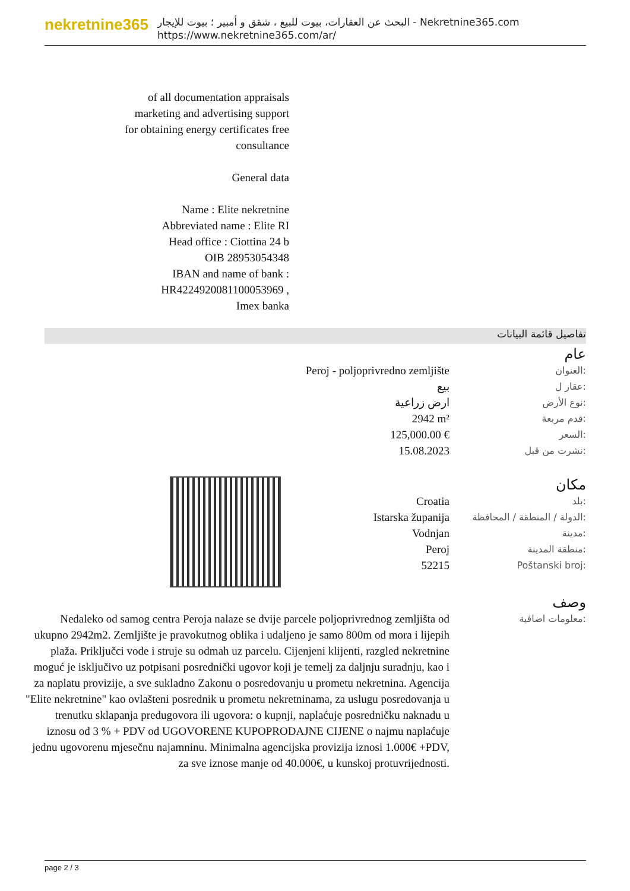nekretnine365
البحث عن العقارات، بيوت للبيع ، شقق و أمبير ؛ بيوت للإيجار - Nekretnine365.com
https://www.nekretnine365.com/ar/
of all documentation appraisals marketing and advertising support for obtaining energy certificates free consultance
General data
Name : Elite nekretnine
Abbreviated name : Elite RI
Head office : Ciottina 24 b
OIB 28953054348
IBAN and name of bank : HR4224920081100053969 ,
Imex banka
تفاصيل قائمة البيانات
عام
| Peroj - poljoprivredno zemljište | العنوان: |
| بيع | عقار ل: |
| ارض زراعية | نوع الأرض: |
| 2942 m² | قدم مربعة: |
| 125,000.00 € | السعر: |
| 15.08.2023 | نشرت من قبل: |
مكان
| Croatia | بلد: |
| Istarska županija | الدولة / المنطقة / المحافظة: |
| Vodnjan | مدينة: |
| Peroj | منطقة المدينة: |
| 52215 | Poštanski broj: |
وصف
| Nedaleko od samog centra Peroja nalaze se dvije parcele poljoprivrednog zemljišta od ukupno 2942m2. Zemljište je pravokutnog oblika i udaljeno je samo 800m od mora i lijepih plaža. Priključci vode i struje su odmah uz parcelu. Cijenjeni klijenti, razgled nekretnine moguć je isključivo uz potpisani posrednički ugovor koji je temelj za daljnju suradnju, kao i za naplatu provizije, a sve sukladno Zakonu o posredovanju u prometu nekretnina. Agencija "Elite nekretnine" kao ovlašteni posrednik u prometu nekretninama, za uslugu posredovanja u trenutku sklapanja predugovora ili ugovora: o kupnji, naplaćuje posredničku naknadu u iznosu od 3 % + PDV od UGOVORENE KUPOPRODAJNE CIJENE o najmu naplaćuje jednu ugovorenu mjesečnu najamninu. Minimalna agencijska provizija iznosi 1.000€ +PDV, za sve iznose manje od 40.000€, u kunskoj protuvrijednosti. | معلومات اضافية: |
page 2 / 3